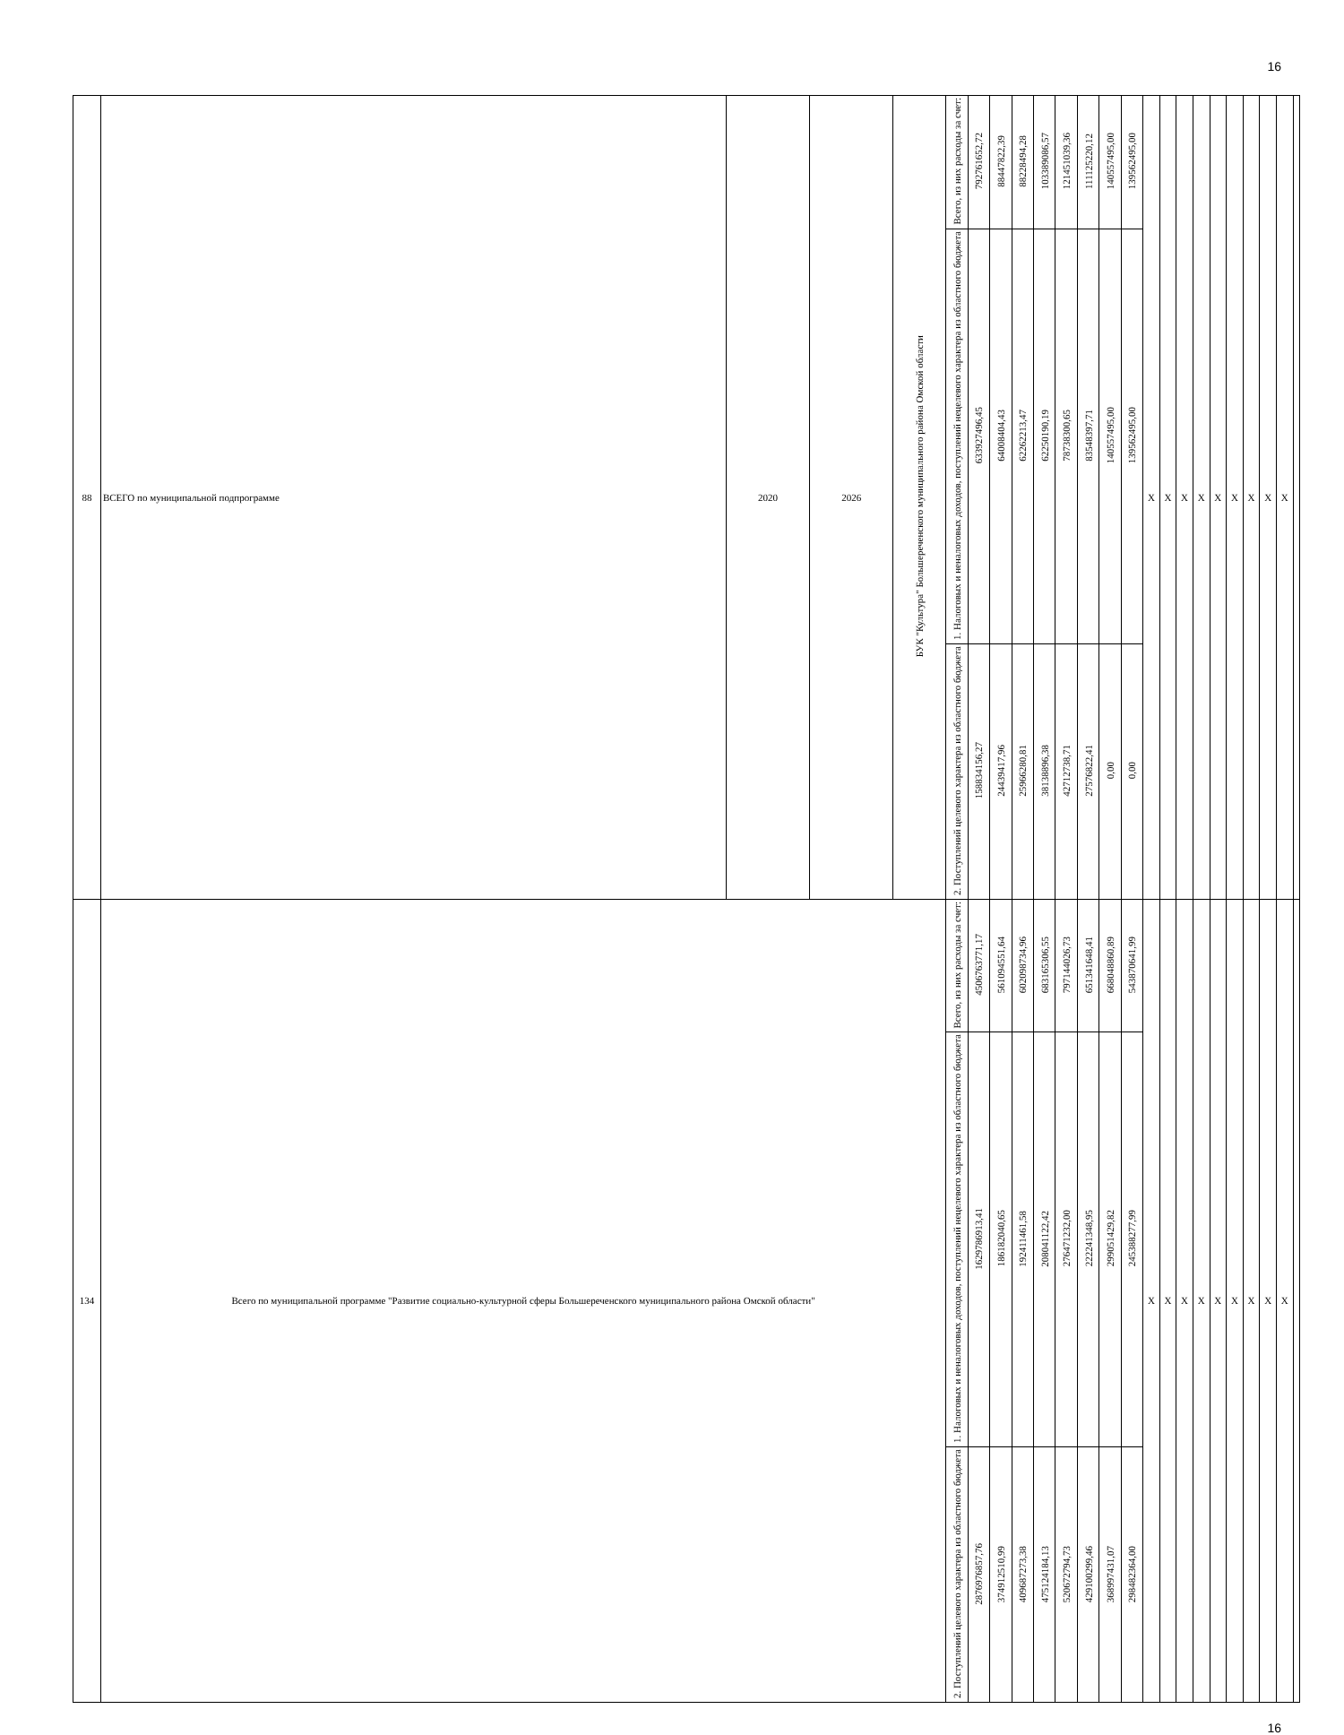16
| 88 | ВСЕГО по муниципальной подпрограмме | 2020 | 2026 | БУК "Культура" Большереченского муниципального района Омской области | Всего, из них расходы за счет: | 792761652,72 | 88447822,39 | 88228494,28 | 103389086,57 | 121451039,36 | 111125220,12 | 140557495,00 | 139562495,00 | X | X | X | X | X | X | X | X | X | |
| | | | | | 1. Налоговых и неналоговых доходов, поступлений нецелевого характера из областного бюджета | 633927496,45 | 64008404,43 | 62262213,47 | 62250190,19 | 78738300,65 | 83548397,71 | 140557495,00 | 139562495,00 | | | | | | | | | | |
| | | | | | 2. Поступлений целевого характера из областного бюджета | 158834156,27 | 24439417,96 | 25966280,81 | 38138896,38 | 42712738,71 | 27576822,41 | 0,00 | 0,00 | | | | | | | | | | |
| 134 | Всего по муниципальной программе "Развитие социально-культурной сферы Большереченского муниципального района Омской области" | | | | Всего, из них расходы за счет: | 4506763771,17 | 561094551,64 | 602098734,96 | 683165306,55 | 797144026,73 | 651341648,41 | 668048860,89 | 543870641,99 | X | X | X | X | X | X | X | X | X | |
| | | | | | 1. Налоговых и неналоговых доходов, поступлений нецелевого характера из областного бюджета | 1629786913,41 | 186182040,65 | 192411461,58 | 208041122,42 | 276471232,00 | 222241348,95 | 299051429,82 | 245388277,99 | | | | | | | | | | |
| | | | | | 2. Поступлений целевого характера из областного бюджета | 2876976857,76 | 374912510,99 | 409687273,38 | 475124184,13 | 520672794,73 | 429100299,46 | 368997431,07 | 298482364,00 | | | | | | | | | | |
16